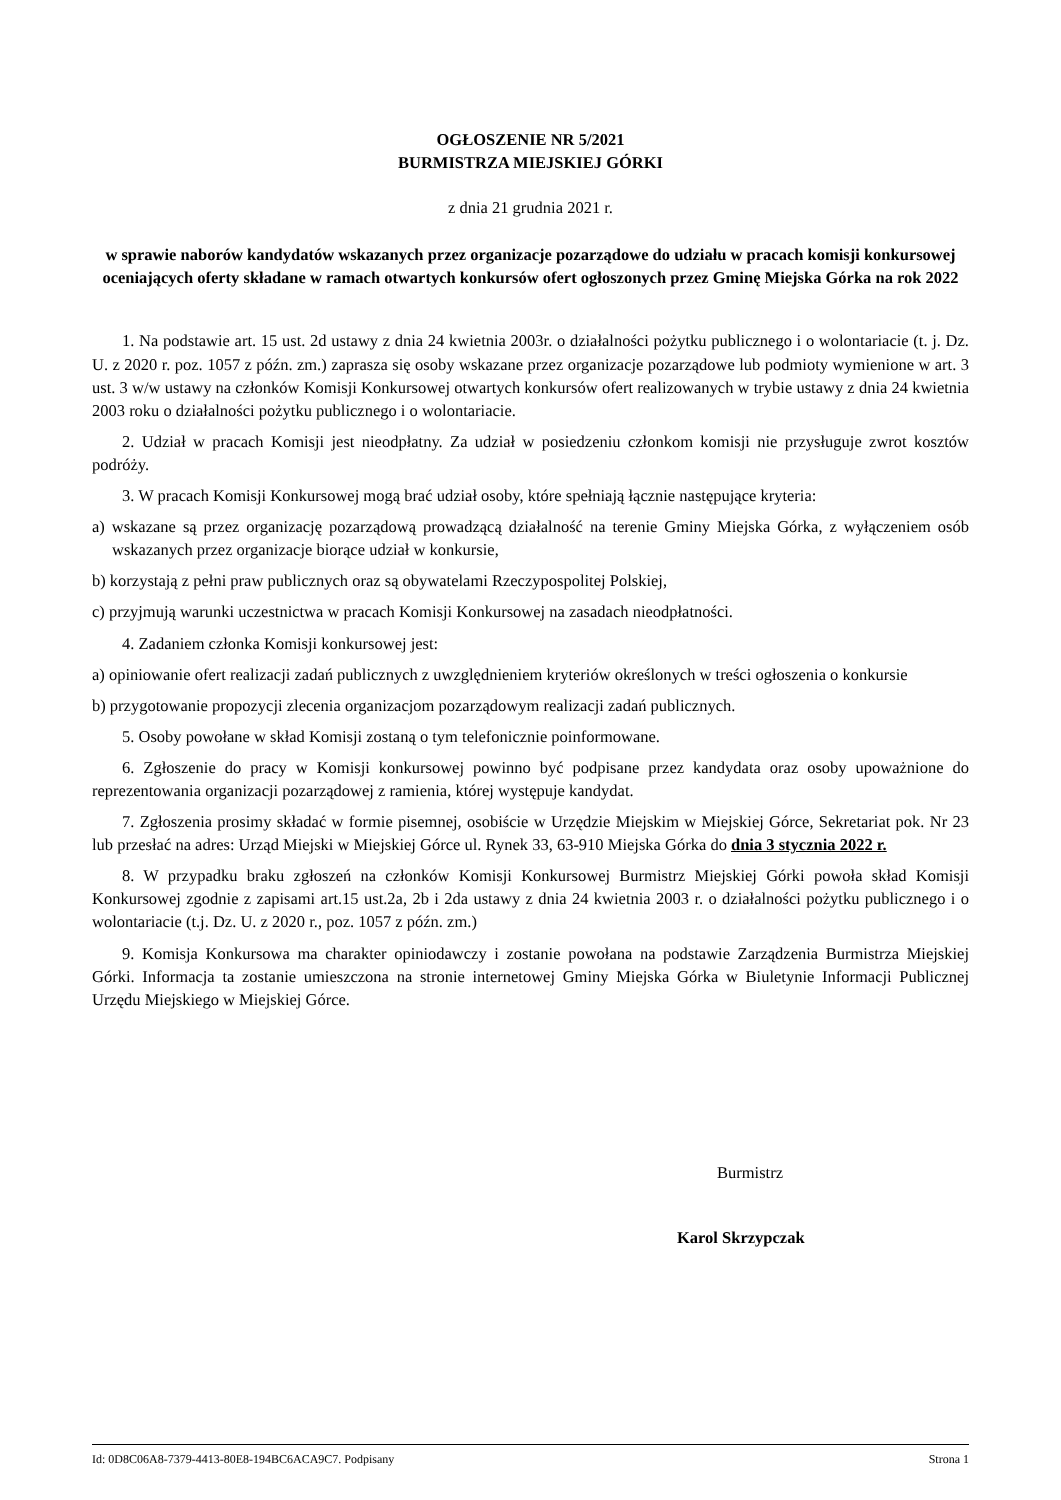OGŁOSZENIE NR 5/2021
BURMISTRZA MIEJSKIEJ GÓRKI
z dnia 21 grudnia 2021 r.
w sprawie naborów kandydatów wskazanych przez organizacje pozarządowe do udziału w pracach komisji konkursowej oceniających oferty składane w ramach otwartych konkursów ofert ogłoszonych przez Gminę Miejska Górka na rok 2022
1. Na podstawie art. 15 ust. 2d ustawy z dnia 24 kwietnia 2003r. o działalności pożytku publicznego i o wolontariacie (t. j. Dz. U. z 2020 r. poz. 1057 z późn. zm.) zaprasza się osoby wskazane przez organizacje pozarządowe lub podmioty wymienione w art. 3 ust. 3 w/w ustawy na członków Komisji Konkursowej otwartych konkursów ofert realizowanych w trybie ustawy z dnia 24 kwietnia 2003 roku o działalności pożytku publicznego i o wolontariacie.
2. Udział w pracach Komisji jest nieodpłatny. Za udział w posiedzeniu członkom komisji nie przysługuje zwrot kosztów podróży.
3. W pracach Komisji Konkursowej mogą brać udział osoby, które spełniają łącznie następujące kryteria:
a) wskazane są przez organizację pozarządową prowadzącą działalność na terenie Gminy Miejska Górka, z wyłączeniem osób wskazanych przez organizacje biorące udział w konkursie,
b) korzystają z pełni praw publicznych oraz są obywatelami Rzeczypospolitej Polskiej,
c) przyjmują warunki uczestnictwa w pracach Komisji Konkursowej na zasadach nieodpłatności.
4. Zadaniem członka Komisji konkursowej jest:
a) opiniowanie ofert realizacji zadań publicznych z uwzględnieniem kryteriów określonych w treści ogłoszenia o konkursie
b) przygotowanie propozycji zlecenia organizacjom pozarządowym realizacji zadań publicznych.
5. Osoby powołane w skład Komisji zostaną o tym telefonicznie poinformowane.
6. Zgłoszenie do pracy w Komisji konkursowej powinno być podpisane przez kandydata oraz osoby upoważnione do reprezentowania organizacji pozarządowej z ramienia, której występuje kandydat.
7. Zgłoszenia prosimy składać w formie pisemnej, osobiście w Urzędzie Miejskim w Miejskiej Górce, Sekretariat pok. Nr 23 lub przesłać na adres: Urząd Miejski w Miejskiej Górce ul. Rynek 33, 63-910 Miejska Górka do dnia 3 stycznia 2022 r.
8. W przypadku braku zgłoszeń na członków Komisji Konkursowej Burmistrz Miejskiej Górki powoła skład Komisji Konkursowej zgodnie z zapisami art.15 ust.2a, 2b i 2da ustawy z dnia 24 kwietnia 2003 r. o działalności pożytku publicznego i o wolontariacie (t.j. Dz. U. z 2020 r., poz. 1057 z późn. zm.)
9. Komisja Konkursowa ma charakter opiniodawczy i zostanie powołana na podstawie Zarządzenia Burmistrza Miejskiej Górki. Informacja ta zostanie umieszczona na stronie internetowej Gminy Miejska Górka w Biuletynie Informacji Publicznej Urzędu Miejskiego w Miejskiej Górce.
Burmistrz
Karol Skrzypczak
Id: 0D8C06A8-7379-4413-80E8-194BC6ACA9C7. Podpisany Strona 1